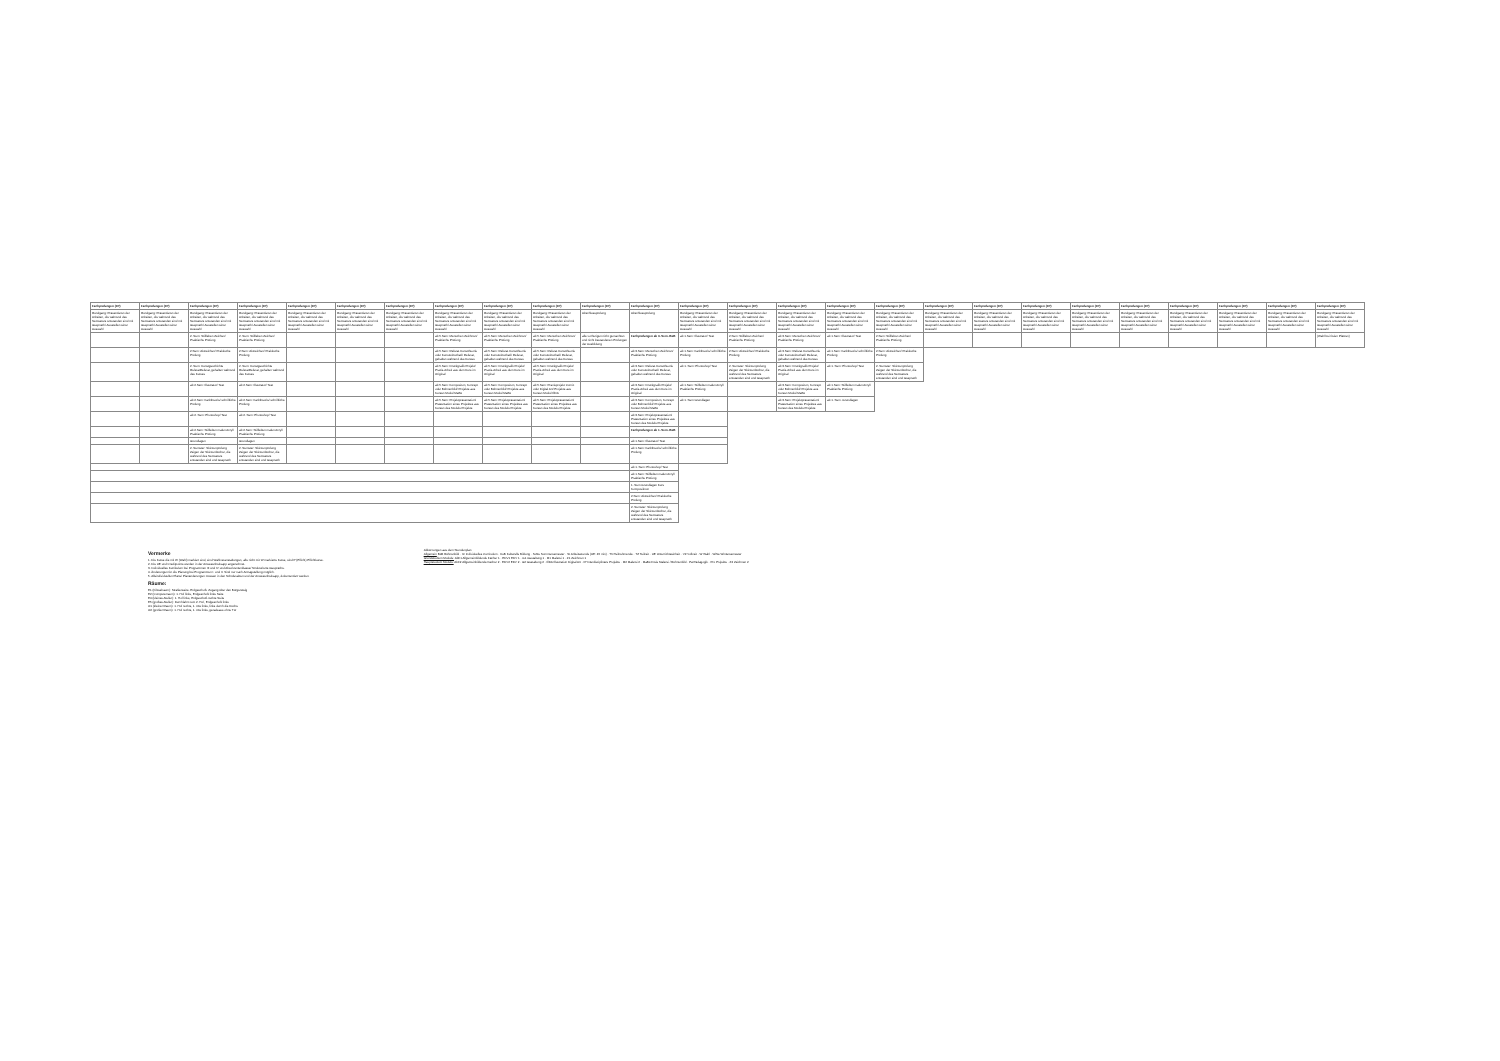| Fachprüfungen (FP) | Fachprüfungen (FP) | Fachprüfungen (FP) | Fachprüfungen (FP) | Fachprüfungen (FP) | Fachprüfungen (FP) | Fachprüfungen (FP) | Fachprüfungen (FP) | Fachprüfungen (FP) | Fachprüfungen (FP) | Fachprüfungen (FP) | Fachprüfungen (FP) | Fachprüfungen (FP) | Fachprüfungen (FP) | Fachprüfungen (FP) | Fachprüfungen (FP) | Fachprüfungen (FP) | Fachprüfungen (FP) | Fachprüfungen (FP) | Fachprüfungen (FP) | Fachprüfungen (FP) | Fachprüfungen (FP) | Fachprüfungen (FP) | Fachprüfungen (FP) | Fachprüfungen (FP) | Fachprüfungen (FP) |
| --- | --- | --- | --- | --- | --- | --- | --- | --- | --- | --- | --- | --- | --- | --- | --- | --- | --- | --- | --- | --- | --- | --- | --- | --- | --- |
| Rundgang: Präsentieren der Arbeiten, die während des Semesters entstanden sind mit Gespräch/ Ausstellen einer Auswahl | Rundgang: Präsentieren der Arbeiten, die während des Semesters entstanden sind mit Gespräch/ Ausstellen einer Auswahl | Rundgang: Präsentieren der Arbeiten, die während des Semesters entstanden sind mit Gespräch/ Ausstellen einer Auswahl | Rundgang: Präsentieren der Arbeiten, die während des Semesters entstanden sind mit Gespräch/ Ausstellen einer Auswahl | Rundgang: Präsentieren der Arbeiten, die während des Semesters entstanden sind mit Gespräch/ Ausstellen einer Auswahl | Rundgang: Präsentieren der Arbeiten, die während des Semesters entstanden sind mit Gespräch/ Ausstellen einer Auswahl | Rundgang: Präsentieren der Arbeiten, die während des Semesters entstanden sind mit Gespräch/ Ausstellen einer Auswahl | Rundgang: Präsentieren der Arbeiten, die während des Semesters entstanden sind mit Gespräch/ Ausstellen einer Auswahl | Rundgang: Präsentieren der Arbeiten, die während des Semesters entstanden sind mit Gespräch/ Ausstellen einer Auswahl | Rundgang: Präsentieren der Arbeiten, die während des Semesters entstanden sind mit Gespräch/ Ausstellen einer Auswahl | Abschlussprüfung | Abschlussprüfung | Rundgang: Präsentieren der Arbeiten, die während des Semesters entstanden sind mit Gespräch/ Ausstellen einer Auswahl | Rundgang: Präsentieren der Arbeiten, die während des Semesters entstanden sind mit Gespräch/ Ausstellen einer Auswahl | Rundgang: Präsentieren der Arbeiten, die während des Semesters entstanden sind mit Gespräch/ Ausstellen einer Auswahl | Rundgang: Präsentieren der Arbeiten, die während des Semesters entstanden sind mit Gespräch/ Ausstellen einer Auswahl | Rundgang: Präsentieren der Arbeiten, die während des Semesters entstanden sind mit Gespräch/ Ausstellen einer Auswahl | Rundgang: Präsentieren der Arbeiten, die während des Semesters entstanden sind mit Gespräch/ Ausstellen einer Auswahl | Rundgang: Präsentieren der Arbeiten, die während des Semesters entstanden sind mit Gespräch/ Ausstellen einer Auswahl | Rundgang: Präsentieren der Arbeiten, die während des Semesters entstanden sind mit Gespräch/ Ausstellen einer Auswahl | Rundgang: Präsentieren der Arbeiten, die während des Semesters entstanden sind mit Gespräch/ Ausstellen einer Auswahl | Rundgang: Präsentieren der Arbeiten, die während des Semesters entstanden sind mit Gespräch/ Ausstellen einer Auswahl | Rundgang: Präsentieren der Arbeiten, die während des Semesters entstanden sind mit Gespräch/ Ausstellen einer Auswahl | Rundgang: Präsentieren der Arbeiten, die während des Semesters entstanden sind mit Gespräch/ Ausstellen einer Auswahl | Rundgang: Präsentieren der Arbeiten, die während des Semesters entstanden sind mit Gespräch/ Ausstellen einer Auswahl | Rundgang: Präsentieren der Arbeiten, die während des Semesters entstanden sind mit Gespräch/ Ausstellen einer Auswahl |
| | | 2. Sem: Stillleben Zeichen/ Praktische Prüfung | 2. Sem: Stillleben Zeichen/ Praktische Prüfung | | | | ab 5.Sem: Menschen Zeichnen/ Praktische Prüfung | ab 5.Sem: Menschen Zeichnen/ Praktische Prüfung | ab 5.Sem: Menschen Zeichnen/ Praktische Prüfung | alle vorherigen nicht gemachten und nicht bestandenen Prüfungen der Ausbildung | Fachprüfungen ab 3. Sem. BüB | ab 1.Sem: Illustrator/ Test | 2.Sem: Stillleben Zeichen/ Praktische Prüfung | ab 3.Sem: Menschen Zeichnen/ Praktische Prüfung | ab 1.Sem: Illustrator/ Test | 2.Sem: Stillleben Zeichen/ Praktische Prüfung | | | | | | | | | (Wahl bei freien Plätzen) |
| | | 2.Sem: Aktzeichen/ Praktische Prüfung | 2.Sem: Aktzeichen/ Praktische Prüfung | | | | ab 5.Sem: Referat Kunsttheorie oder Kunstwirtschaft/ Referat, gehalten während des Kurses | ab 5.Sem: Referat Kunsttheorie oder Kunstwirtschaft/ Referat, gehalten während des Kurses | ab 5.Sem: Referat Kunsttheorie oder Kunstwirtschaft/ Referat, gehalten während des Kurses | | ab 3.Sem: Menschen Zeichnen/ Praktische Prüfung | ab 1.Sem: Farbtheorie/ schriftliche Prüfung | 2.Sem: Aktzeichen/ Praktische Prüfung | ab 3.Sem: Referat Kunsttheorie oder Kunstwirtschaft/ Referat, gehalten während des Kurses | ab 1.Sem: Farbtheorie/ schriftliche Prüfung | 2.Sem: Aktzeichen/ Praktische Prüfung | | | | | | | | | |
| | | 2. Sem: Kunstgeschichte ReferatReferat, gehalten während des Kurses | 2. Sem: Kunstgeschichte ReferatReferat, gehalten während des Kurses | | | | ab 5.Sem: Druckgrafik Projekt/ Praxis-Arbeit aus dem Kurs im Original | ab 5.Sem: Druckgrafik Projekt/ Praxis-Arbeit aus dem Kurs im Original | ab 5.Sem: Druckgrafik Projekt/ Praxis-Arbeit aus dem Kurs im Original | | ab 3.Sem: Referat Kunsttheorie oder Kunstwirtschaft/ Referat, gehalten während des Kurses | ab 1. Sem: Photoshop/ Test | 2. Semster: Skizzenprüfung Zeigen der Skizzenbücher, die während des Semesters entstanden sind und Gespräch | ab 3.Sem: Druckgrafik Projekt/ Praxis-Arbeit aus dem Kurs im Original | ab 1. Sem: Photoshop/ Test | 2. Semster: Skizzenprüfung Zeigen der Skizzenbücher, die während des Semesters entstanden sind und Gespräch | | | | | | | | | |
| | | ab 2.Sem: Illustrator/ Test | ab 2.Sem: Illustrator/ Test | | | | ab 5.Sem: Kompositon, Konzept oder Bühnenbild/ Projekte aus Kursen Modul MaBü | ab 5.Sem: Kompositon, Konzept oder Bühnenbild/ Projekte aus Kursen Modul MaBü | ab 5.Sem: Praxisprojekt Comic oder Digital Art/ Projekte aus Kursen Modul IllDA | | ab 3.Sem: Druckgrafik Projekt/ Praxis-Arbeit aus dem Kurs im Original | ab 1.Sem: Stillleben malen Acryl/ Praktische Prüfung | | ab 3.Sem: Kompositon, Konzept oder Bühnenbild/ Projekte aus Kursen Modul MaBü | ab 1.Sem: Stillleben malen Acryl/ Praktische Prüfung | | | | | | | | | | |
| | | ab 2.Sem: Farbtheorie/ schriftliche Prüfung | ab 2.Sem: Farbtheorie/ schriftliche Prüfung | | | | ab 5.Sem: Projektpräsentation/ Präsentation eines Projektes aus Kursen des Moduls Projekte | ab 5.Sem: Projektpräsentation/ Präsentation eines Projektes aus Kursen des Moduls Projekte | ab 5.Sem: Projektpräsentation/ Präsentation eines Projektes aus Kursen des Moduls Projekte | | ab 3.Sem: Kompositon, Konzept oder Bühnenbild/ Projekte aus Kursen Modul MaBü | ab 1. Sem Grundlagen | | ab 3.Sem: Projektpräsentation/ Präsentation eines Projektes aus Kursen des Moduls Projekte | ab 1. Sem. Grundlagen | | | | | | | | | | |
| | | ab 2. Sem: Photoshop/ Test | ab 2. Sem: Photoshop/ Test | | | | | | | | ab 3.Sem: Projektpräsentation/ Präsentation eines Projektes aus Kursen des Moduls Projekte | | | | | | | | | | | | | | |
| | | ab 2.Sem: Stillleben malen Acryl/ Praktische Prüfung | ab 2.Sem: Stillleben malen Acryl/ Praktische Prüfung | | | | | | | | Fachprüfungen ab 1. Sem. BüB | | | | | | | | | | | | | | |
| | | Grundlagen | Grundlagen | | | | | | | | ab 1.Sem: Illustrator/ Test | | | | | | | | | | | | | | |
| | | 2. Semster: Skizzenprüfung Zeigen der Skizzenbücher, die während des Semesters entstanden sind und Gespräch | 2. Semster: Skizzenprüfung Zeigen der Skizzenbücher, die während des Semesters entstanden sind und Gespräch | | | | | | | | ab 1.Sem: Farbtheorie/ schriftliche Prüfung | | | | | | | | | | | | | | |
| | | | | | | | | | | | ab 1. Sem: Photoshop/ Test | | | | | | | | | | | | | | |
| | | | | | | | | | | | ab 1.Sem: Stillleben malen Acryl/ Praktische Prüfung | | | | | | | | | | | | | | |
| | | | | | | | | | | | 1. Sem Grundlagen Kurs Kompositinon | | | | | | | | | | | | | | |
| | | | | | | | | | | | 2.Sem: Aktzeichen/ Praktische Prüfung | | | | | | | | | | | | | | |
| | | | | | | | | | | | 2. Semster: Skizzenprüfung Zeigen der Skizzenbücher, die während des Semesters entstanden sind und Gespräch | | | | | | | | | | | | | | |
Vermerke
1. Die Kurse die mit W (Wahl) markiert sind, sind Wahlveranstaltungen, alle nicht mit W markierte Kurse, sind P (Pflicht) Pflichtkurse.
2. Die UE und Creditpoints werden in der Anwesenheitsapp angerechnet.
3. Individuelles Kurrikulum bei Programmen III und IV und Absolventenklasse/ Strukturierte Gespräche.
4. Änderungen für die Planung bei Programmen I. und II. Sind nur nach Antragstellung möglich.
5. Alleindividuellen Pläne/ Planänderungen müssen in den Schülerakten und der Anwesenheitsapp, dokumentiert werden.
Räume:
E1 (Filzeelraum): Straßenseite. Erdgeschoß. Zugang über den Bürgersteig
E2 (Computerraum): 1. Hof links, Erdgeschoß linke Seite
E4 (kleines Atelier): 1. Hof links, Erdgeschoß rechte Seite
E5 (großes Atelier): Durchfahrt zum 2. Hof, Erdgeschoß links
O1 (kleiner Raum): 1. Hof rechts, 1. OG links, links durch die Küche
O2 (großer Raum): 1. Hof rechts, 1. OG links, geradeaus ohne Tür
Abkürzungen aus dem Stundenplan
Allgemein BüB Bühnenbild · IC Individuelles Curriculum · KuB Kulturelle Bildung · SoSe Sommersemester · St Arbeitsstunde (UE: 45 min) · TN Teilnehmende · TZ Teilzeit · UE Unterrichtseinheit · VZ Vollzeit · W Wahl · WiSe Wintersemester
Grundstudium Module: AbF1 Allgemeinbildende Fächer 1 · EDV1 EDV 1 · G1 Gestaltung 1 · M1 Malerei 1 · Z1 Zeichnen 1
Hauptstudium Module: AbF2 Allgemeinbildende Fächer 2 · EDV2 EDV 2 · G2 Gestaltung 2 · IllDA Illustration Digital Art · IP Interdisziplinäre Projekte · M2 Malerei 2 · MaBü Freie Malerei / Bühnenbild · Pä Pädagogik · Pro Projekte · Z2 Zeichnen 2